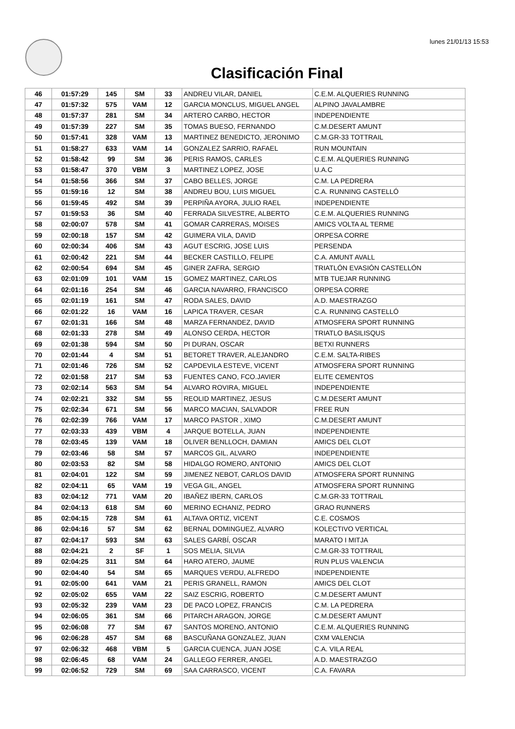lunes 21/01/13 15:53
Clasificación Final
| 46 | 01:57:29 | 145 | SM | 33 | ANDREU VILAR, DANIEL | C.E.M. ALQUERIES RUNNING |
| 47 | 01:57:32 | 575 | VAM | 12 | GARCIA MONCLUS, MIGUEL ANGEL | ALPINO JAVALAMBRE |
| 48 | 01:57:37 | 281 | SM | 34 | ARTERO CARBO, HECTOR | INDEPENDIENTE |
| 49 | 01:57:39 | 227 | SM | 35 | TOMAS BUESO, FERNANDO | C.M.DESERT AMUNT |
| 50 | 01:57:41 | 328 | VAM | 13 | MARTINEZ BENEDICTO, JERONIMO | C.M.GR-33 TOTTRAIL |
| 51 | 01:58:27 | 633 | VAM | 14 | GONZALEZ SARRIO, RAFAEL | RUN MOUNTAIN |
| 52 | 01:58:42 | 99 | SM | 36 | PERIS RAMOS, CARLES | C.E.M. ALQUERIES RUNNING |
| 53 | 01:58:47 | 370 | VBM | 3 | MARTINEZ LOPEZ, JOSE | U.A.C |
| 54 | 01:58:56 | 366 | SM | 37 | CABO BELLES, JORGE | C.M. LA PEDRERA |
| 55 | 01:59:16 | 12 | SM | 38 | ANDREU BOU, LUIS MIGUEL | C.A. RUNNING CASTELLÓ |
| 56 | 01:59:45 | 492 | SM | 39 | PERPIÑA AYORA, JULIO RAEL | INDEPENDIENTE |
| 57 | 01:59:53 | 36 | SM | 40 | FERRADA SILVESTRE, ALBERTO | C.E.M. ALQUERIES RUNNING |
| 58 | 02:00:07 | 578 | SM | 41 | GOMAR CARRERAS, MOISES | AMICS VOLTA AL TERME |
| 59 | 02:00:18 | 157 | SM | 42 | GUIMERA VILA, DAVID | ORPESA CORRE |
| 60 | 02:00:34 | 406 | SM | 43 | AGUT ESCRIG, JOSE LUIS | PERSENDA |
| 61 | 02:00:42 | 221 | SM | 44 | BECKER CASTILLO, FELIPE | C.A. AMUNT AVALL |
| 62 | 02:00:54 | 694 | SM | 45 | GINER ZAFRA, SERGIO | TRIATLÓN EVASIÓN CASTELLÓN |
| 63 | 02:01:09 | 101 | VAM | 15 | GOMEZ MARTINEZ, CARLOS | MTB TUEJAR RUNNING |
| 64 | 02:01:16 | 254 | SM | 46 | GARCIA NAVARRO, FRANCISCO | ORPESA CORRE |
| 65 | 02:01:19 | 161 | SM | 47 | RODA SALES, DAVID | A.D. MAESTRAZGO |
| 66 | 02:01:22 | 16 | VAM | 16 | LAPICA TRAVER, CESAR | C.A. RUNNING CASTELLÓ |
| 67 | 02:01:31 | 166 | SM | 48 | MARZA FERNANDEZ, DAVID | ATMOSFERA SPORT RUNNING |
| 68 | 02:01:33 | 278 | SM | 49 | ALONSO CERDA, HECTOR | TRIATLO BASILISQUS |
| 69 | 02:01:38 | 594 | SM | 50 | PI DURAN, OSCAR | BETXI RUNNERS |
| 70 | 02:01:44 | 4 | SM | 51 | BETORET TRAVER, ALEJANDRO | C.E.M. SALTA-RIBES |
| 71 | 02:01:46 | 726 | SM | 52 | CAPDEVILA ESTEVE, VICENT | ATMOSFERA SPORT RUNNING |
| 72 | 02:01:58 | 217 | SM | 53 | FUENTES CANO, FCO.JAVIER | ELITE CEMENTOS |
| 73 | 02:02:14 | 563 | SM | 54 | ALVARO ROVIRA, MIGUEL | INDEPENDIENTE |
| 74 | 02:02:21 | 332 | SM | 55 | REOLID MARTINEZ, JESUS | C.M.DESERT AMUNT |
| 75 | 02:02:34 | 671 | SM | 56 | MARCO MACIAN, SALVADOR | FREE RUN |
| 76 | 02:02:39 | 766 | VAM | 17 | MARCO PASTOR , XIMO | C.M.DESERT AMUNT |
| 77 | 02:03:33 | 439 | VBM | 4 | JARQUE BOTELLA, JUAN | INDEPENDIENTE |
| 78 | 02:03:45 | 139 | VAM | 18 | OLIVER BENLLOCH, DAMIAN | AMICS DEL CLOT |
| 79 | 02:03:46 | 58 | SM | 57 | MARCOS GIL, ALVARO | INDEPENDIENTE |
| 80 | 02:03:53 | 82 | SM | 58 | HIDALGO ROMERO, ANTONIO | AMICS DEL CLOT |
| 81 | 02:04:01 | 122 | SM | 59 | JIMENEZ NEBOT, CARLOS DAVID | ATMOSFERA SPORT RUNNING |
| 82 | 02:04:11 | 65 | VAM | 19 | VEGA GIL, ANGEL | ATMOSFERA SPORT RUNNING |
| 83 | 02:04:12 | 771 | VAM | 20 | IBAÑEZ IBERN, CARLOS | C.M.GR-33 TOTTRAIL |
| 84 | 02:04:13 | 618 | SM | 60 | MERINO ECHANIZ, PEDRO | GRAO RUNNERS |
| 85 | 02:04:15 | 728 | SM | 61 | ALTAVA ORTIZ, VICENT | C.E. COSMOS |
| 86 | 02:04:16 | 57 | SM | 62 | BERNAL DOMINGUEZ, ALVARO | KOLECTIVO VERTICAL |
| 87 | 02:04:17 | 593 | SM | 63 | SALES GARBÍ, OSCAR | MARATO I MITJA |
| 88 | 02:04:21 | 2 | SF | 1 | SOS MELIA, SILVIA | C.M.GR-33 TOTTRAIL |
| 89 | 02:04:25 | 311 | SM | 64 | HARO ATERO, JAUME | RUN PLUS VALENCIA |
| 90 | 02:04:40 | 54 | SM | 65 | MARQUES VERDU, ALFREDO | INDEPENDIENTE |
| 91 | 02:05:00 | 641 | VAM | 21 | PERIS GRANELL, RAMON | AMICS DEL CLOT |
| 92 | 02:05:02 | 655 | VAM | 22 | SAIZ ESCRIG, ROBERTO | C.M.DESERT AMUNT |
| 93 | 02:05:32 | 239 | VAM | 23 | DE PACO LOPEZ, FRANCIS | C.M. LA PEDRERA |
| 94 | 02:06:05 | 361 | SM | 66 | PITARCH ARAGON, JORGE | C.M.DESERT AMUNT |
| 95 | 02:06:08 | 77 | SM | 67 | SANTOS MORENO, ANTONIO | C.E.M. ALQUERIES RUNNING |
| 96 | 02:06:28 | 457 | SM | 68 | BASCUÑANA GONZALEZ, JUAN | CXM VALENCIA |
| 97 | 02:06:32 | 468 | VBM | 5 | GARCIA CUENCA, JUAN JOSE | C.A. VILA REAL |
| 98 | 02:06:45 | 68 | VAM | 24 | GALLEGO FERRER, ANGEL | A.D. MAESTRAZGO |
| 99 | 02:06:52 | 729 | SM | 69 | SAA CARRASCO, VICENT | C.A. FAVARA |